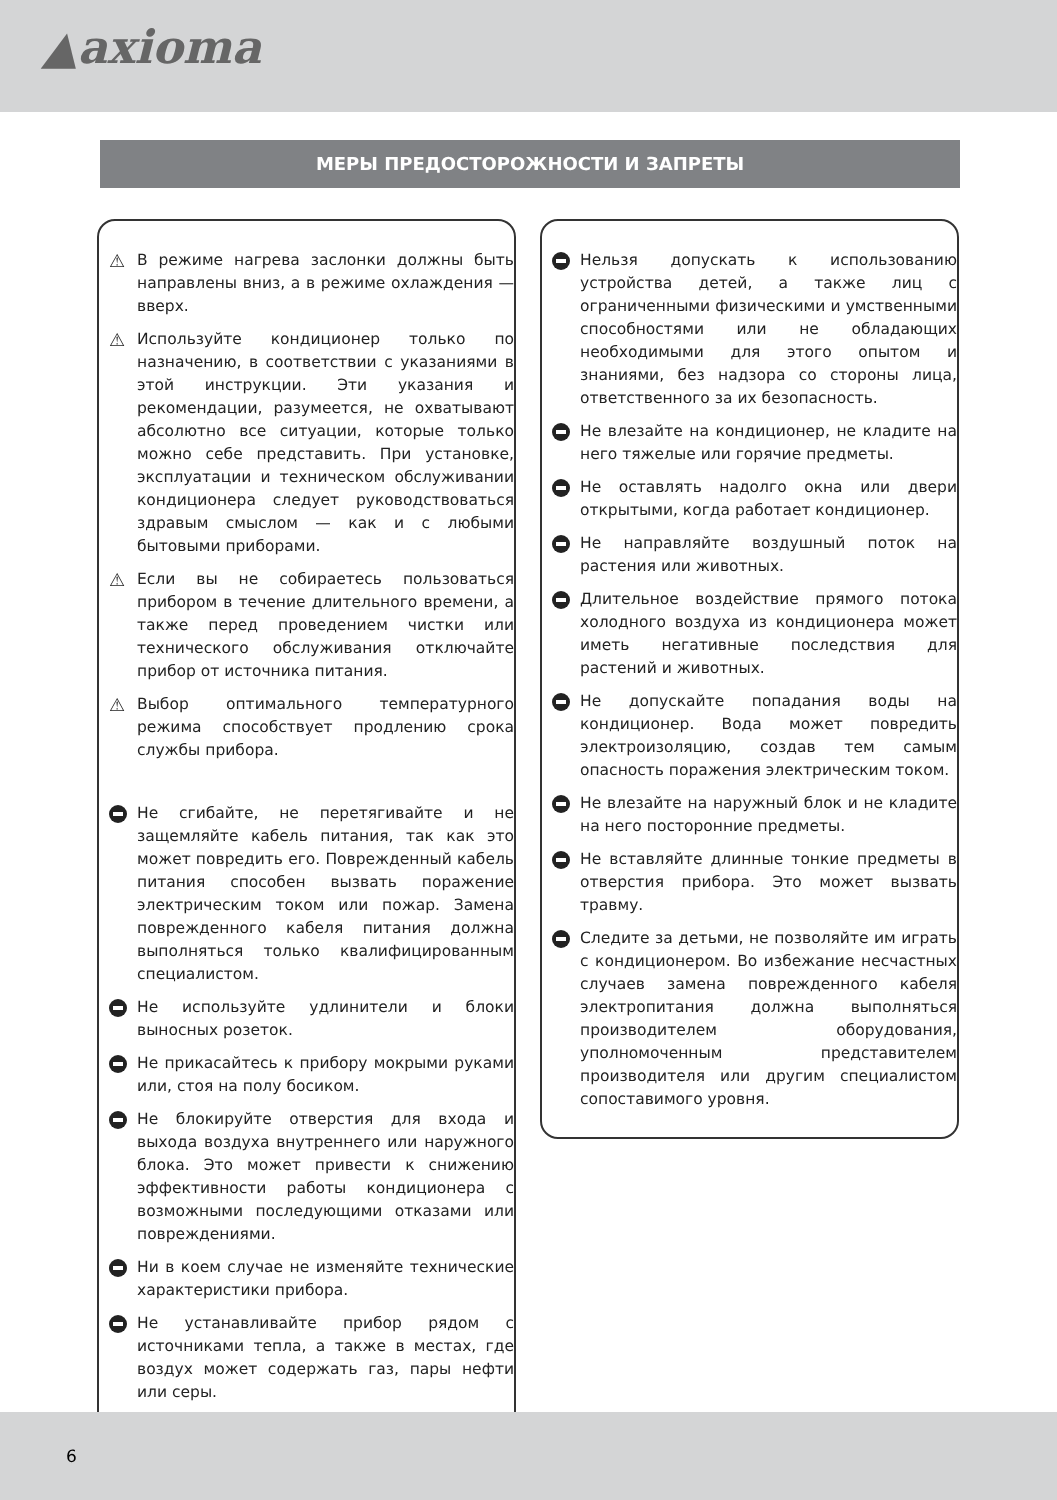▲axioma
МЕРЫ ПРЕДОСТОРОЖНОСТИ И ЗАПРЕТЫ
⚠ В режиме нагрева заслонки должны быть направлены вниз, а в режиме охлаждения — вверх.
⚠ Используйте кондиционер только по назначению, в соответствии с указаниями в этой инструкции. Эти указания и рекомендации, разумеется, не охватывают абсолютно все ситуации, которые только можно себе представить. При установке, эксплуатации и техническом обслуживании кондиционера следует руководствоваться здравым смыслом — как и с любыми бытовыми приборами.
⚠ Если вы не собираетесь пользоваться прибором в течение длительного времени, а также перед проведением чистки или технического обслуживания отключайте прибор от источника питания.
⚠ Выбор оптимального температурного режима способствует продлению срока службы прибора.
Не сгибайте, не перетягивайте и не защемляйте кабель питания, так как это может повредить его. Поврежденный кабель питания способен вызвать поражение электрическим током или пожар. Замена поврежденного кабеля питания должна выполняться только квалифицированным специалистом.
Не используйте удлинители и блоки выносных розеток.
Не прикасайтесь к прибору мокрыми руками или, стоя на полу босиком.
Не блокируйте отверстия для входа и выхода воздуха внутреннего или наружного блока. Это может привести к снижению эффективности работы кондиционера с возможными последующими отказами или повреждениями.
Ни в коем случае не изменяйте технические характеристики прибора.
Не устанавливайте прибор рядом с источниками тепла, а также в местах, где воздух может содержать газ, пары нефти или серы.
Нельзя допускать к использованию устройства детей, а также лиц с ограниченными физическими и умственными способностями или не обладающих необходимыми для этого опытом и знаниями, без надзора со стороны лица, ответственного за их безопасность.
Не влезайте на кондиционер, не кладите на него тяжелые или горячие предметы.
Не оставлять надолго окна или двери открытыми, когда работает кондиционер.
Не направляйте воздушный поток на растения или животных.
Длительное воздействие прямого потока холодного воздуха из кондиционера может иметь негативные последствия для растений и животных.
Не допускайте попадания воды на кондиционер. Вода может повредить электроизоляцию, создав тем самым опасность поражения электрическим током.
Не влезайте на наружный блок и не кладите на него посторонние предметы.
Не вставляйте длинные тонкие предметы в отверстия прибора. Это может вызвать травму.
Следите за детьми, не позволяйте им играть с кондиционером. Во избежание несчастных случаев замена поврежденного кабеля электропитания должна выполняться производителем оборудования, уполномоченным представителем производителя или другим специалистом сопоставимого уровня.
6